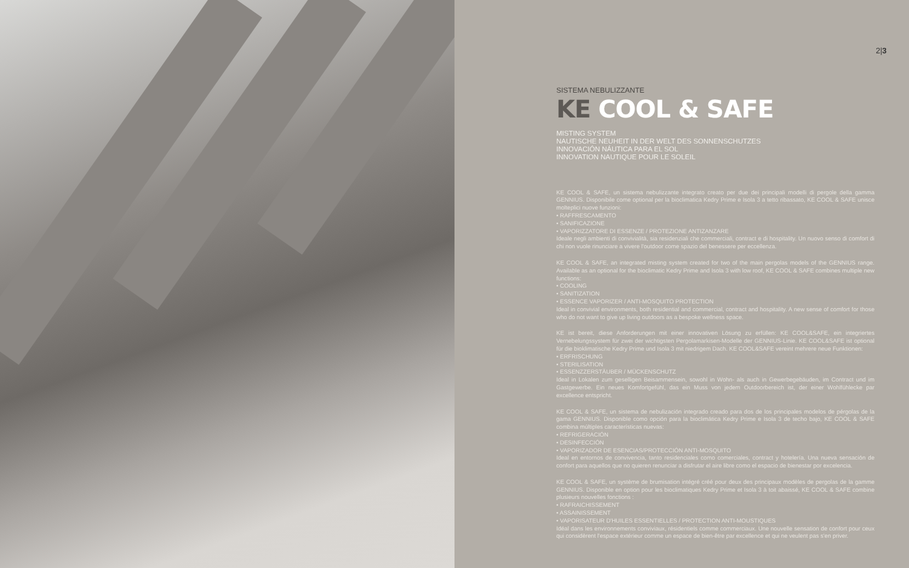2|3
SISTEMA NEBULIZZANTE
KE COOL & SAFE
MISTING SYSTEM
NAUTISCHE NEUHEIT IN DER WELT DES SONNENSCHUTZES
INNOVACIÓN NÁUTICA PARA EL SOL
INNOVATION NAUTIQUE POUR LE SOLEIL
KE COOL & SAFE, un sistema nebulizzante integrato creato per due dei principali modelli di pergole della gamma GENNIUS. Disponibile come optional per la bioclimatica Kedry Prime e Isola 3 a tetto ribassato, KE COOL & SAFE unisce molteplici nuove funzioni:
• RAFFRESCAMENTO
• SANIFICAZIONE
• VAPORIZZATORE DI ESSENZE / PROTEZIONE ANTIZANZARE
Ideale negli ambienti di convivialità, sia residenziali che commerciali, contract e di hospitality. Un nuovo senso di comfort di chi non vuole rinunciare a vivere l'outdoor come spazio del benessere per eccellenza.
KE COOL & SAFE, an integrated misting system created for two of the main pergolas models of the GENNIUS range. Available as an optional for the bioclimatic Kedry Prime and Isola 3 with low roof, KE COOL & SAFE combines multiple new functions:
• COOLING
• SANITIZATION
• ESSENCE VAPORIZER / ANTI-MOSQUITO PROTECTION
Ideal in convivial environments, both residential and commercial, contract and hospitality. A new sense of comfort for those who do not want to give up living outdoors as a bespoke wellness space.
KE ist bereit, diese Anforderungen mit einer innovativen Lösung zu erfüllen: KE COOL&SAFE, ein integriertes Vernebelungssystem für zwei der wichtigsten Pergolamarkisen-Modelle der GENNIUS-Linie. KE COOL&SAFE ist optional für die bioklimatische Kedry Prime und Isola 3 mit niedrigem Dach. KE COOL&SAFE vereint mehrere neue Funktionen:
• ERFRISCHUNG
• STERILISATION
• ESSENZZERSTÄUBER / MÜCKENSCHUTZ
Ideal in Lokalen zum geselligen Beisammensein, sowohl in Wohn- als auch in Gewerbegebäuden, im Contract und im Gastgewerbe. Ein neues Komfortgefühl, das ein Muss von jedem Outdoorbereich ist, der einer Wohlfühlecke par excellence entspricht.
KE COOL & SAFE, un sistema de nebulización integrado creado para dos de los principales modelos de pérgolas de la gama GENNIUS. Disponible como opción para la bioclimática Kedry Prime e Isola 3 de techo bajo, KE COOL & SAFE combina múltiples características nuevas:
• REFRIGERACIÓN
• DESINFECCIÓN
• VAPORIZADOR DE ESENCIAS/PROTECCIÓN ANTI-MOSQUITO
Ideal en entornos de convivencia, tanto residenciales como comerciales, contract y hotelería. Una nueva sensación de confort para aquellos que no quieren renunciar a disfrutar el aire libre como el espacio de bienestar por excelencia.
KE COOL & SAFE, un système de brumisation intégré créé pour deux des principaux modèles de pergolas de la gamme GENNIUS. Disponible en option pour les bioclimatiques Kedry Prime et Isola 3 à toit abaissé, KE COOL & SAFE combine plusieurs nouvelles fonctions :
• RAFRAICHISSEMENT
• ASSAINISSEMENT
• VAPORISATEUR D'HUILES ESSENTIELLES / PROTECTION ANTI-MOUSTIQUES
Idéal dans les environnements conviviaux, résidentiels comme commerciaux. Une nouvelle sensation de confort pour ceux qui considèrent l'espace extérieur comme un espace de bien-être par excellence et qui ne veulent pas s'en priver.